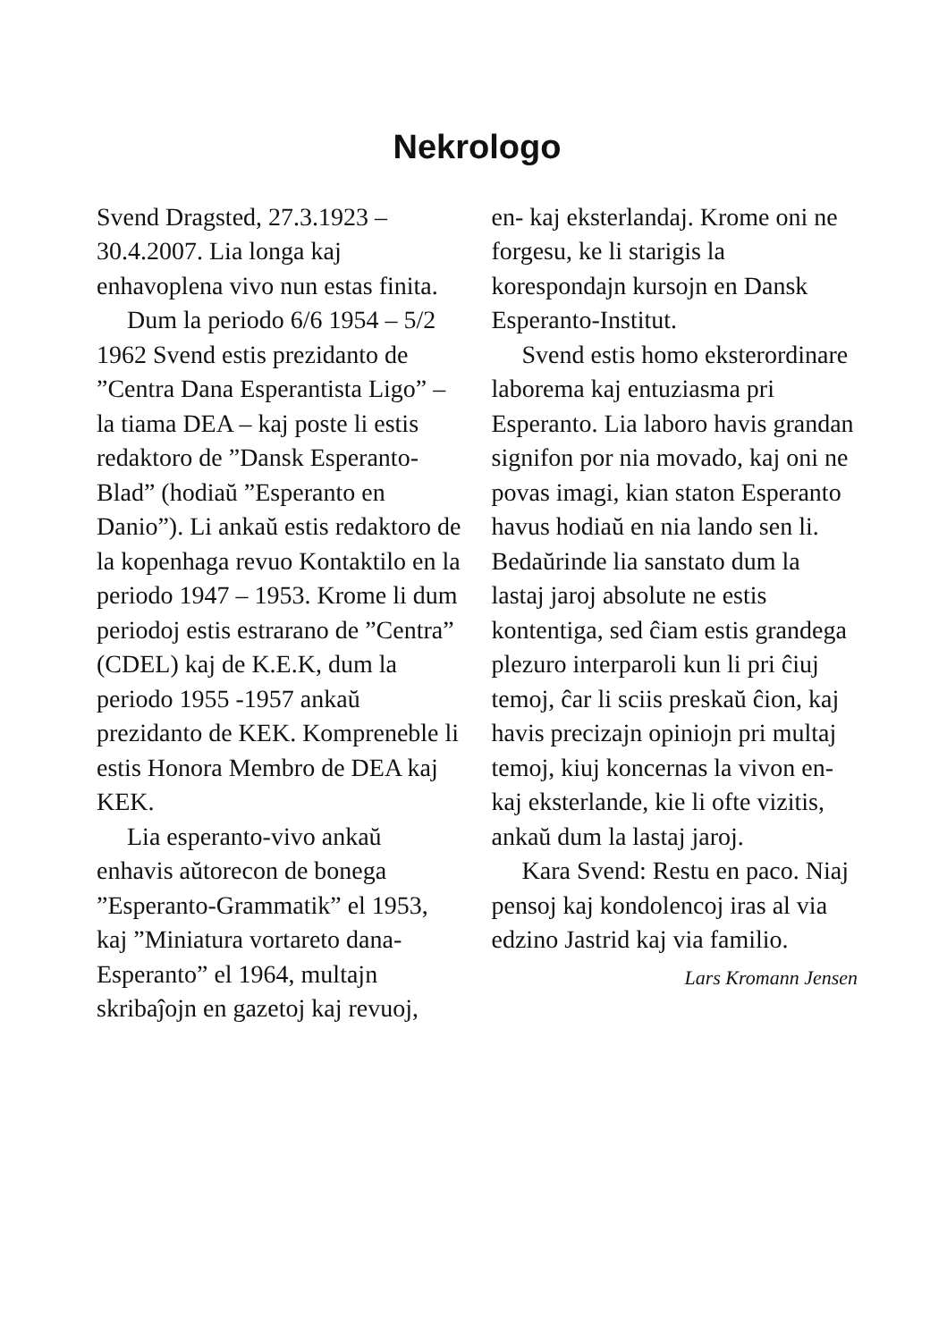Nekrologo
Svend Dragsted, 27.3.1923 – 30.4.2007. Lia longa kaj enhavoplena vivo nun estas finita.
Dum la periodo 6/6 1954 – 5/2 1962 Svend estis prezidanto de ”Centra Dana Esperantista Ligo” – la tiama DEA – kaj poste li estis redaktoro de ”Dansk Esperanto-Blad” (hodiaŭ ”Esperanto en Danio”). Li ankaŭ estis redaktoro de la kopenhaga revuo Kontaktilo en la periodo 1947 – 1953. Krome li dum periodoj estis estrarano de ”Centra” (CDEL) kaj de K.E.K, dum la periodo 1955 -1957 ankaŭ prezidanto de KEK. Kompreneble li estis Honora Membro de DEA kaj KEK.
Lia esperanto-vivo ankaŭ enhavis aŭtorecon de bonega ”Esperanto-Grammatik” el 1953, kaj ”Miniatura vortareto dana-Esperanto” el 1964, multajn skribaĵojn en gazetoj kaj revuoj,
en- kaj eksterlandaj. Krome oni ne forgesu, ke li starigis la korespondajn kursojn en Dansk Esperanto-Institut.
Svend estis homo eksterordinare laborema kaj entuziasma pri Esperanto. Lia laboro havis grandan signifon por nia movado, kaj oni ne povas imagi, kian staton Esperanto havus hodiaŭ en nia lando sen li. Bedaŭrinde lia sanstato dum la lastaj jaroj absolute ne estis kontentiga, sed ĉiam estis grandega plezuro interparoli kun li pri ĉiuj temoj, ĉar li sciis preskaŭ ĉion, kaj havis precizajn opiniojn pri multaj temoj, kiuj koncernas la vivon en- kaj eksterlande, kie li ofte vizitis, ankaŭ dum la lastaj jaroj.
Kara Svend: Restu en paco. Niaj pensoj kaj kondolencoj iras al via edzino Jastrid kaj via familio.
Lars Kromann Jensen